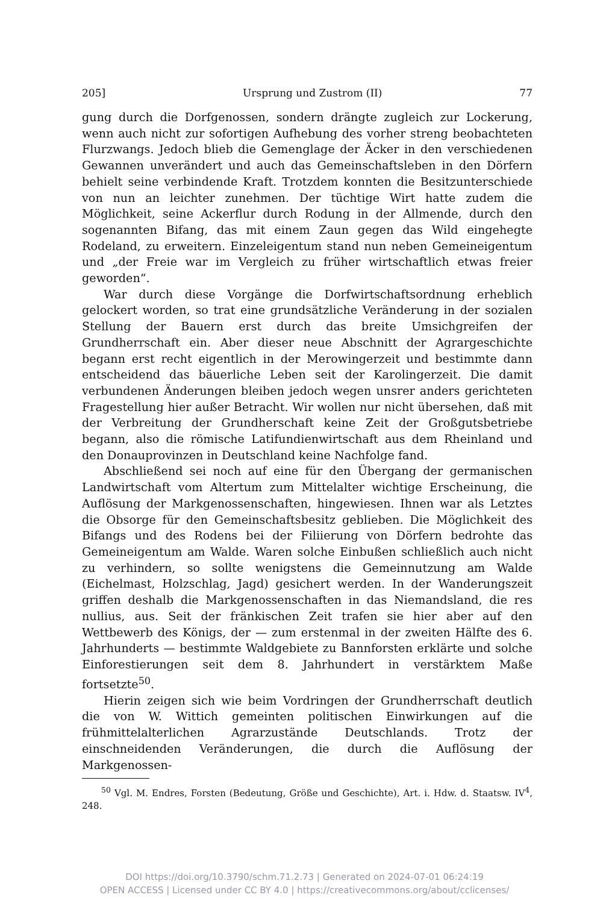205] Ursprung und Zustrom (II) 77
gung durch die Dorfgenossen, sondern drängte zugleich zur Lockerung, wenn auch nicht zur sofortigen Aufhebung des vorher streng beobachteten Flurzwangs. Jedoch blieb die Gemenglage der Äcker in den verschiedenen Gewannen unverändert und auch das Gemeinschaftsleben in den Dörfern behielt seine verbindende Kraft. Trotzdem konnten die Besitzunterschiede von nun an leichter zunehmen. Der tüchtige Wirt hatte zudem die Möglichkeit, seine Ackerflur durch Rodung in der Allmende, durch den sogenannten Bifang, das mit einem Zaun gegen das Wild eingehegte Rodeland, zu erweitern. Einzeleigentum stand nun neben Gemeineigentum und „der Freie war im Vergleich zu früher wirtschaftlich etwas freier geworden“.
War durch diese Vorgänge die Dorfwirtschaftsordnung erheblich gelockert worden, so trat eine grundsätzliche Veränderung in der sozialen Stellung der Bauern erst durch das breite Umsichgreifen der Grundherrschaft ein. Aber dieser neue Abschnitt der Agrargeschichte begann erst recht eigentlich in der Merowingerzeit und bestimmte dann entscheidend das bäuerliche Leben seit der Karolingerzeit. Die damit verbundenen Änderungen bleiben jedoch wegen unsrer anders gerichteten Fragestellung hier außer Betracht. Wir wollen nur nicht übersehen, daß mit der Verbreitung der Grundherschaft keine Zeit der Großgutsbetriebe begann, also die römische Latifundienwirtschaft aus dem Rheinland und den Donauprovinzen in Deutschland keine Nachfolge fand.
Abschließend sei noch auf eine für den Übergang der germanischen Landwirtschaft vom Altertum zum Mittelalter wichtige Erscheinung, die Auflösung der Markgenossenschaften, hingewiesen. Ihnen war als Letztes die Obsorge für den Gemeinschaftsbesitz geblieben. Die Möglichkeit des Bifangs und des Rodens bei der Filiierung von Dörfern bedrohte das Gemeineigentum am Walde. Waren solche Einbußen schließlich auch nicht zu verhindern, so sollte wenigstens die Gemeinnutzung am Walde (Eichelmast, Holzschlag, Jagd) gesichert werden. In der Wanderungszeit griffen deshalb die Markgenossenschaften in das Niemandsland, die res nullius, aus. Seit der fränkischen Zeit trafen sie hier aber auf den Wettbewerb des Königs, der — zum erstenmal in der zweiten Hälfte des 6. Jahrhunderts — bestimmte Waldgebiete zu Bannforsten erklärte und solche Einforestierungen seit dem 8. Jahrhundert in verstärktem Maße fortsetzte<sup>50</sup>.
Hierin zeigen sich wie beim Vordringen der Grundherrschaft deutlich die von W. Wittich gemeinten politischen Einwirkungen auf die frühmittelalterlichen Agrarzustände Deutschlands. Trotz der einschneidenden Veränderungen, die durch die Auflösung der Markgenossen-
<sup>50</sup> Vgl. M. Endres, Forsten (Bedeutung, Größe und Geschichte), Art. i. Hdw. d. Staatsw. IV<sup>4</sup>, 248.
DOI https://doi.org/10.3790/schm.71.2.73 | Generated on 2024-07-01 06:24:19
OPEN ACCESS | Licensed under CC BY 4.0 | https://creativecommons.org/about/cclicenses/